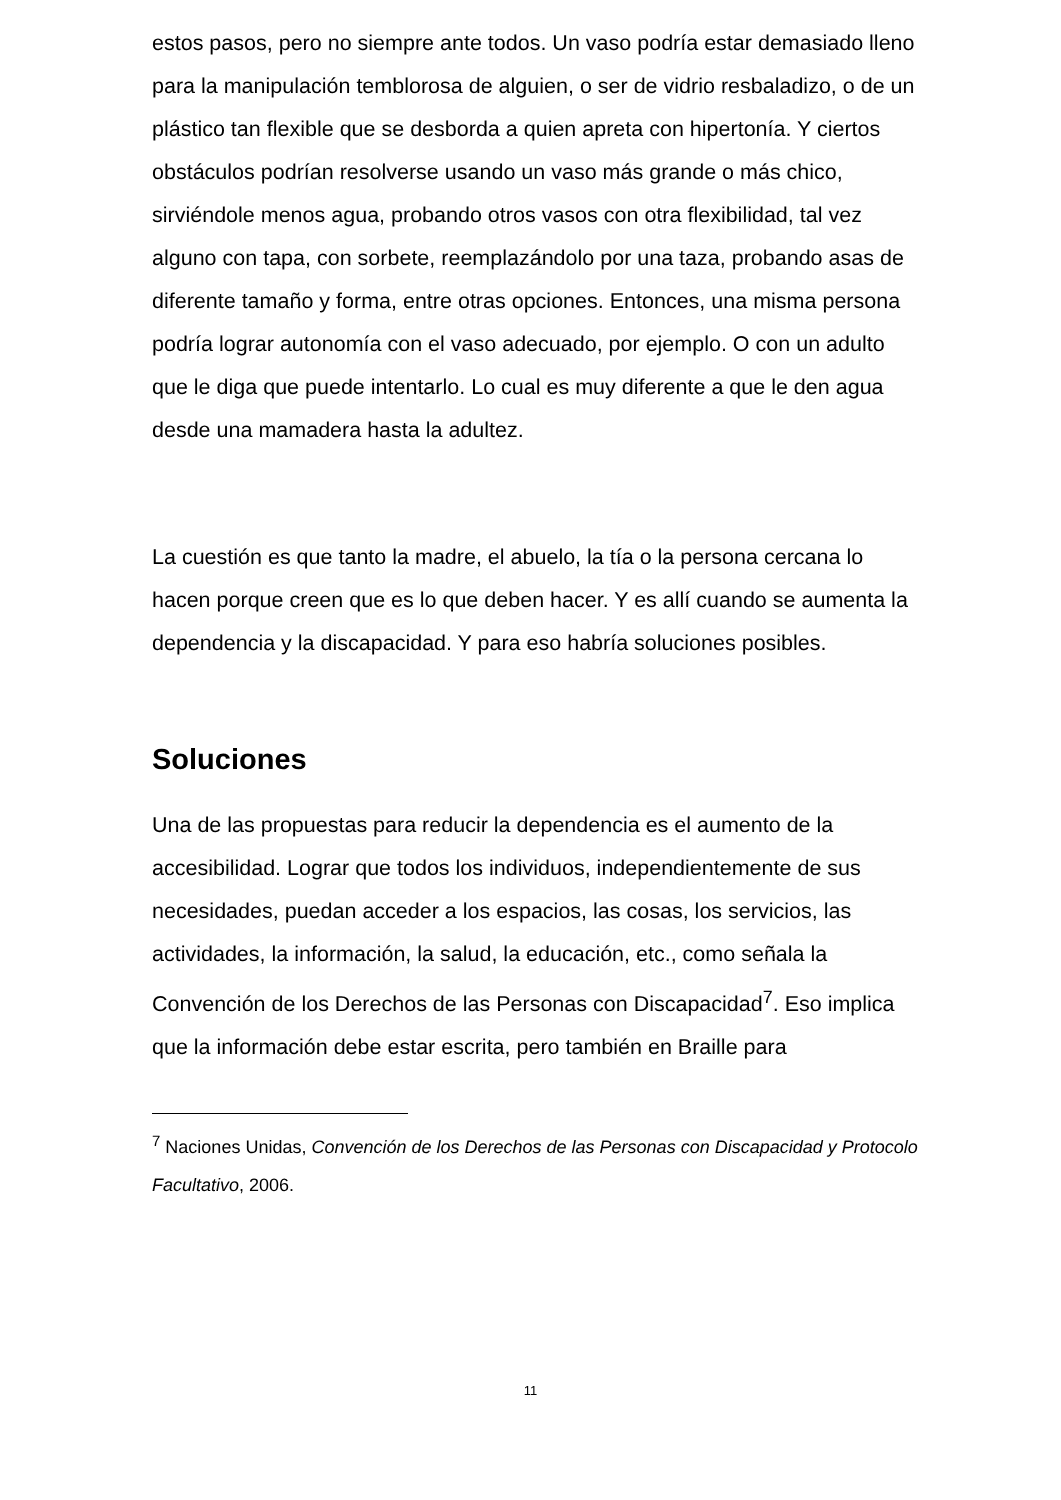estos pasos, pero no siempre ante todos. Un vaso podría estar demasiado lleno para la manipulación temblorosa de alguien, o ser de vidrio resbaladizo, o de un plástico tan flexible que se desborda a quien apreta con hipertonía. Y ciertos obstáculos podrían resolverse usando un vaso más grande o más chico, sirviéndole menos agua, probando otros vasos con otra flexibilidad, tal vez alguno con tapa, con sorbete, reemplazándolo por una taza, probando asas de diferente tamaño y forma, entre otras opciones. Entonces, una misma persona podría lograr autonomía con el vaso adecuado, por ejemplo. O con un adulto que le diga que puede intentarlo. Lo cual es muy diferente a que le den agua desde una mamadera hasta la adultez.
La cuestión es que tanto la madre, el abuelo, la tía o la persona cercana lo hacen porque creen que es lo que deben hacer. Y es allí cuando se aumenta la dependencia y la discapacidad. Y para eso habría soluciones posibles.
Soluciones
Una de las propuestas para reducir la dependencia es el aumento de la accesibilidad. Lograr que todos los individuos, independientemente de sus necesidades, puedan acceder a los espacios, las cosas, los servicios, las actividades, la información, la salud, la educación, etc., como señala la Convención de los Derechos de las Personas con Discapacidad<sup>7</sup>. Eso implica que la información debe estar escrita, pero también en Braille para
<sup>7</sup> Naciones Unidas, Convención de los Derechos de las Personas con Discapacidad y Protocolo Facultativo, 2006.
11